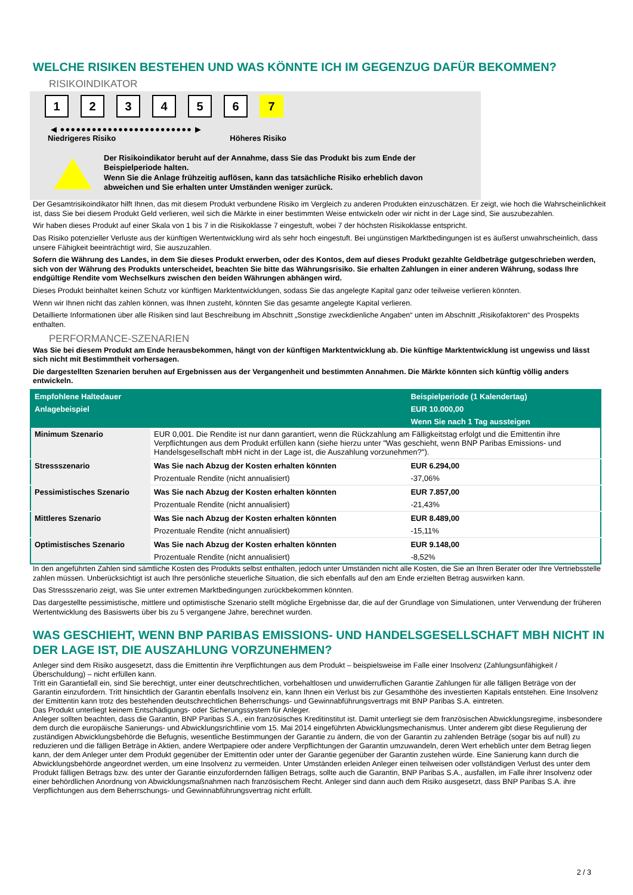WELCHE RISIKEN BESTEHEN UND WAS KÖNNTE ICH IM GEGENZUG DAFÜR BEKOMMEN?
RISIKOINDIKATOR
1 2 3 4 5 6 7
◀ ●●●●●●●●●●●●●●●●●●●●●●●●● ▶
Niedrigeres Risiko Höheres Risiko
Der Risikoindikator beruht auf der Annahme, dass Sie das Produkt bis zum Ende der Beispielperiode halten.
Wenn Sie die Anlage frühzeitig auflösen, kann das tatsächliche Risiko erheblich davon abweichen und Sie erhalten unter Umständen weniger zurück.
Der Gesamtrisikoindikator hilft Ihnen, das mit diesem Produkt verbundene Risiko im Vergleich zu anderen Produkten einzuschätzen. Er zeigt, wie hoch die Wahrscheinlichkeit ist, dass Sie bei diesem Produkt Geld verlieren, weil sich die Märkte in einer bestimmten Weise entwickeln oder wir nicht in der Lage sind, Sie auszubezahlen.
Wir haben dieses Produkt auf einer Skala von 1 bis 7 in die Risikoklasse 7 eingestuft, wobei 7 der höchsten Risikoklasse entspricht.
Das Risiko potenzieller Verluste aus der künftigen Wertentwicklung wird als sehr hoch eingestuft. Bei ungünstigen Marktbedingungen ist es äußerst unwahrscheinlich, dass unsere Fähigkeit beeinträchtigt wird, Sie auszuzahlen.
Sofern die Währung des Landes, in dem Sie dieses Produkt erwerben, oder des Kontos, dem auf dieses Produkt gezahlte Geldbeträge gutgeschrieben werden, sich von der Währung des Produkts unterscheidet, beachten Sie bitte das Währungsrisiko. Sie erhalten Zahlungen in einer anderen Währung, sodass Ihre endgültige Rendite vom Wechselkurs zwischen den beiden Währungen abhängen wird.
Dieses Produkt beinhaltet keinen Schutz vor künftigen Marktentwicklungen, sodass Sie das angelegte Kapital ganz oder teilweise verlieren könnten.
Wenn wir Ihnen nicht das zahlen können, was Ihnen zusteht, könnten Sie das gesamte angelegte Kapital verlieren.
Detaillierte Informationen über alle Risiken sind laut Beschreibung im Abschnitt „Sonstige zweckdienliche Angaben“ unten im Abschnitt „Risikofaktoren“ des Prospekts enthalten.
PERFORMANCE-SZENARIEN
Was Sie bei diesem Produkt am Ende herausbekommen, hängt von der künftigen Marktentwicklung ab. Die künftige Marktentwicklung ist ungewiss und lässt sich nicht mit Bestimmtheit vorhersagen.
Die dargestellten Szenarien beruhen auf Ergebnissen aus der Vergangenheit und bestimmten Annahmen. Die Märkte könnten sich künftig völlig anders entwickeln.
| Empfohlene Haltedauer | | Beispielperiode (1 Kalendertag) |
| --- | --- | --- |
| Anlagebeispiel | | EUR 10.000,00 |
| | | Wenn Sie nach 1 Tag aussteigen |
| Minimum Szenario | EUR 0,001. Die Rendite ist nur dann garantiert, wenn die Rückzahlung am Fälligkeitstag erfolgt und die Emittentin ihre Verpflichtungen aus dem Produkt erfüllen kann (siehe hierzu unter "Was geschieht, wenn BNP Paribas Emissions- und Handelsgesellschaft mbH nicht in der Lage ist, die Auszahlung vorzunehmen?"). | |
| Stressszenario | Was Sie nach Abzug der Kosten erhalten könnten | EUR 6.294,00 |
| | Prozentuale Rendite (nicht annualisiert) | -37,06% |
| Pessimistisches Szenario | Was Sie nach Abzug der Kosten erhalten könnten | EUR 7.857,00 |
| | Prozentuale Rendite (nicht annualisiert) | -21,43% |
| Mittleres Szenario | Was Sie nach Abzug der Kosten erhalten könnten | EUR 8.489,00 |
| | Prozentuale Rendite (nicht annualisiert) | -15,11% |
| Optimistisches Szenario | Was Sie nach Abzug der Kosten erhalten könnten | EUR 9.148,00 |
| | Prozentuale Rendite (nicht annualisiert) | -8,52% |
In den angeführten Zahlen sind sämtliche Kosten des Produkts selbst enthalten, jedoch unter Umständen nicht alle Kosten, die Sie an Ihren Berater oder Ihre Vertriebsstelle zahlen müssen. Unberücksichtigt ist auch Ihre persönliche steuerliche Situation, die sich ebenfalls auf den am Ende erzielten Betrag auswirken kann.
Das Stressszenario zeigt, was Sie unter extremen Marktbedingungen zurückbekommen könnten.
Das dargestellte pessimistische, mittlere und optimistische Szenario stellt mögliche Ergebnisse dar, die auf der Grundlage von Simulationen, unter Verwendung der früheren Wertentwicklung des Basiswerts über bis zu 5 vergangene Jahre, berechnet wurden.
WAS GESCHIEHT, WENN BNP PARIBAS EMISSIONS- UND HANDELSGESELLSCHAFT MBH NICHT IN DER LAGE IST, DIE AUSZAHLUNG VORZUNEHMEN?
Anleger sind dem Risiko ausgesetzt, dass die Emittentin ihre Verpflichtungen aus dem Produkt – beispielsweise im Falle einer Insolvenz (Zahlungsunfähigkeit / Überschuldung) – nicht erfüllen kann.
Tritt ein Garantiefall ein, sind Sie berechtigt, unter einer deutschrechtlichen, vorbehaltlosen und unwiderruflichen Garantie Zahlungen für alle fälligen Beträge von der Garantin einzufordern. Tritt hinsichtlich der Garantin ebenfalls Insolvenz ein, kann Ihnen ein Verlust bis zur Gesamthöhe des investierten Kapitals entstehen. Eine Insolvenz der Emittentin kann trotz des bestehenden deutschrechtlichen Beherrschungs- und Gewinnabführungsvertrags mit BNP Paribas S.A. eintreten.
Das Produkt unterliegt keinem Entschädigungs- oder Sicherungssystem für Anleger.
Anleger sollten beachten, dass die Garantin, BNP Paribas S.A., ein französisches Kreditinstitut ist. Damit unterliegt sie dem französischen Abwicklungsregime, insbesondere dem durch die europäische Sanierungs- und Abwicklungsrichtlinie vom 15. Mai 2014 eingeführten Abwicklungsmechanismus. Unter anderem gibt diese Regulierung der zuständigen Abwicklungsbehörde die Befugnis, wesentliche Bestimmungen der Garantie zu ändern, die von der Garantin zu zahlenden Beträge (sogar bis auf null) zu reduzieren und die fälligen Beträge in Aktien, andere Wertpapiere oder andere Verpflichtungen der Garantin umzuwandeln, deren Wert erheblich unter dem Betrag liegen kann, der dem Anleger unter dem Produkt gegenüber der Emittentin oder unter der Garantie gegenüber der Garantin zustehen würde. Eine Sanierung kann durch die Abwicklungsbehörde angeordnet werden, um eine Insolvenz zu vermeiden. Unter Umständen erleiden Anleger einen teilweisen oder vollständigen Verlust des unter dem Produkt fälligen Betrags bzw. des unter der Garantie einzufordernden fälligen Betrags, sollte auch die Garantin, BNP Paribas S.A., ausfallen, im Falle ihrer Insolvenz oder einer behördlichen Anordnung von Abwicklungsmaßnahmen nach französischem Recht. Anleger sind dann auch dem Risiko ausgesetzt, dass BNP Paribas S.A. ihre Verpflichtungen aus dem Beherrschungs- und Gewinnabführungsvertrag nicht erfüllt.
2 / 3